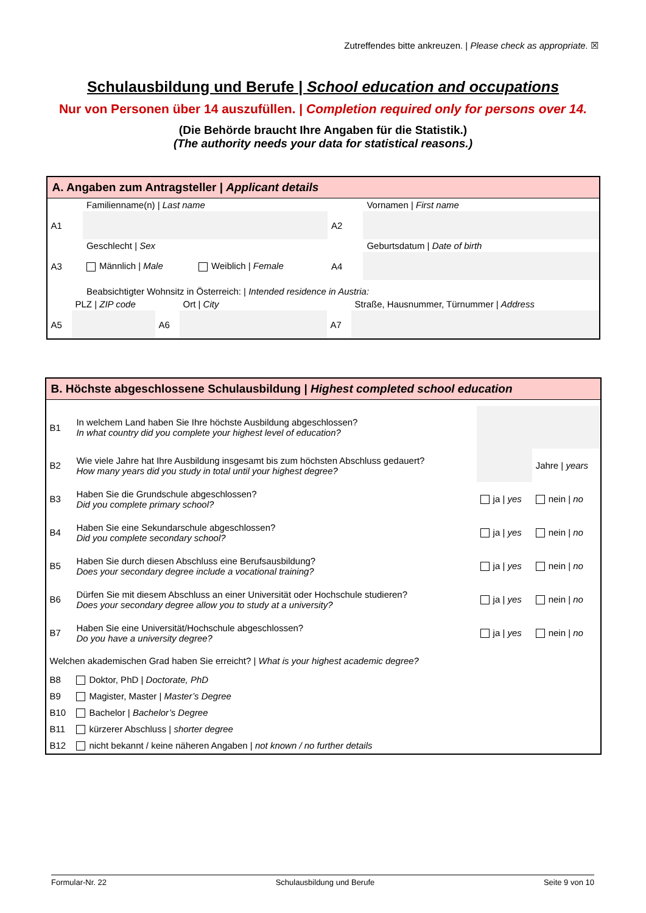Zutreffendes bitte ankreuzen. | Please check as appropriate. ☒
Schulausbildung und Berufe | School education and occupations
Nur von Personen über 14 auszufüllen. | Completion required only for persons over 14.
(Die Behörde braucht Ihre Angaben für die Statistik.)
(The authority needs your data for statistical reasons.)
A. Angaben zum Antragsteller | Applicant details
| | Familienname(n) / Last name | | Vornamen / First name |
| A1 | | A2 | |
| | Geschlecht / Sex | | Geburtsdatum / Date of birth |
| A3 | Männlich / Male Weiblich / Female | A4 | |
| | Beabsichtigter Wohnsitz in Österreich: / Intended residence in Austria: | | |
| | PLZ / ZIP code | | Ort / City | | Straße, Hausnummer, Türnummer / Address |
| A5 | | A6 | | A7 | |
B. Höchste abgeschlossene Schulausbildung | Highest completed school education
| B1 | In welchem Land haben Sie Ihre höchste Ausbildung abgeschlossen? In what country did you complete your highest level of education? | | |
| B2 | Wie viele Jahre hat Ihre Ausbildung insgesamt bis zum höchsten Abschluss gedauert? How many years did you study in total until your highest degree? | | Jahre / years |
| B3 | Haben Sie die Grundschule abgeschlossen? Did you complete primary school? | ja / yes | nein / no |
| B4 | Haben Sie eine Sekundarschule abgeschlossen? Did you complete secondary school? | ja / yes | nein / no |
| B5 | Haben Sie durch diesen Abschluss eine Berufsausbildung? Does your secondary degree include a vocational training? | ja / yes | nein / no |
| B6 | Dürfen Sie mit diesem Abschluss an einer Universität oder Hochschule studieren? Does your secondary degree allow you to study at a university? | ja / yes | nein / no |
| B7 | Haben Sie eine Universität/Hochschule abgeschlossen? Do you have a university degree? | ja / yes | nein / no |
| Welchen akademischen Grad haben Sie erreicht? / What is your highest academic degree? | | | |
| B8 | Doktor, PhD / Doctorate, PhD | | |
| B9 | Magister, Master / Master’s Degree | | |
| B10 | Bachelor / Bachelor’s Degree | | |
| B11 | kürzerer Abschluss / shorter degree | | |
| B12 | nicht bekannt / keine näheren Angaben / not known / no further details | | |
Formular-Nr. 22 Schulausbildung und Berufe Seite 9 von 10